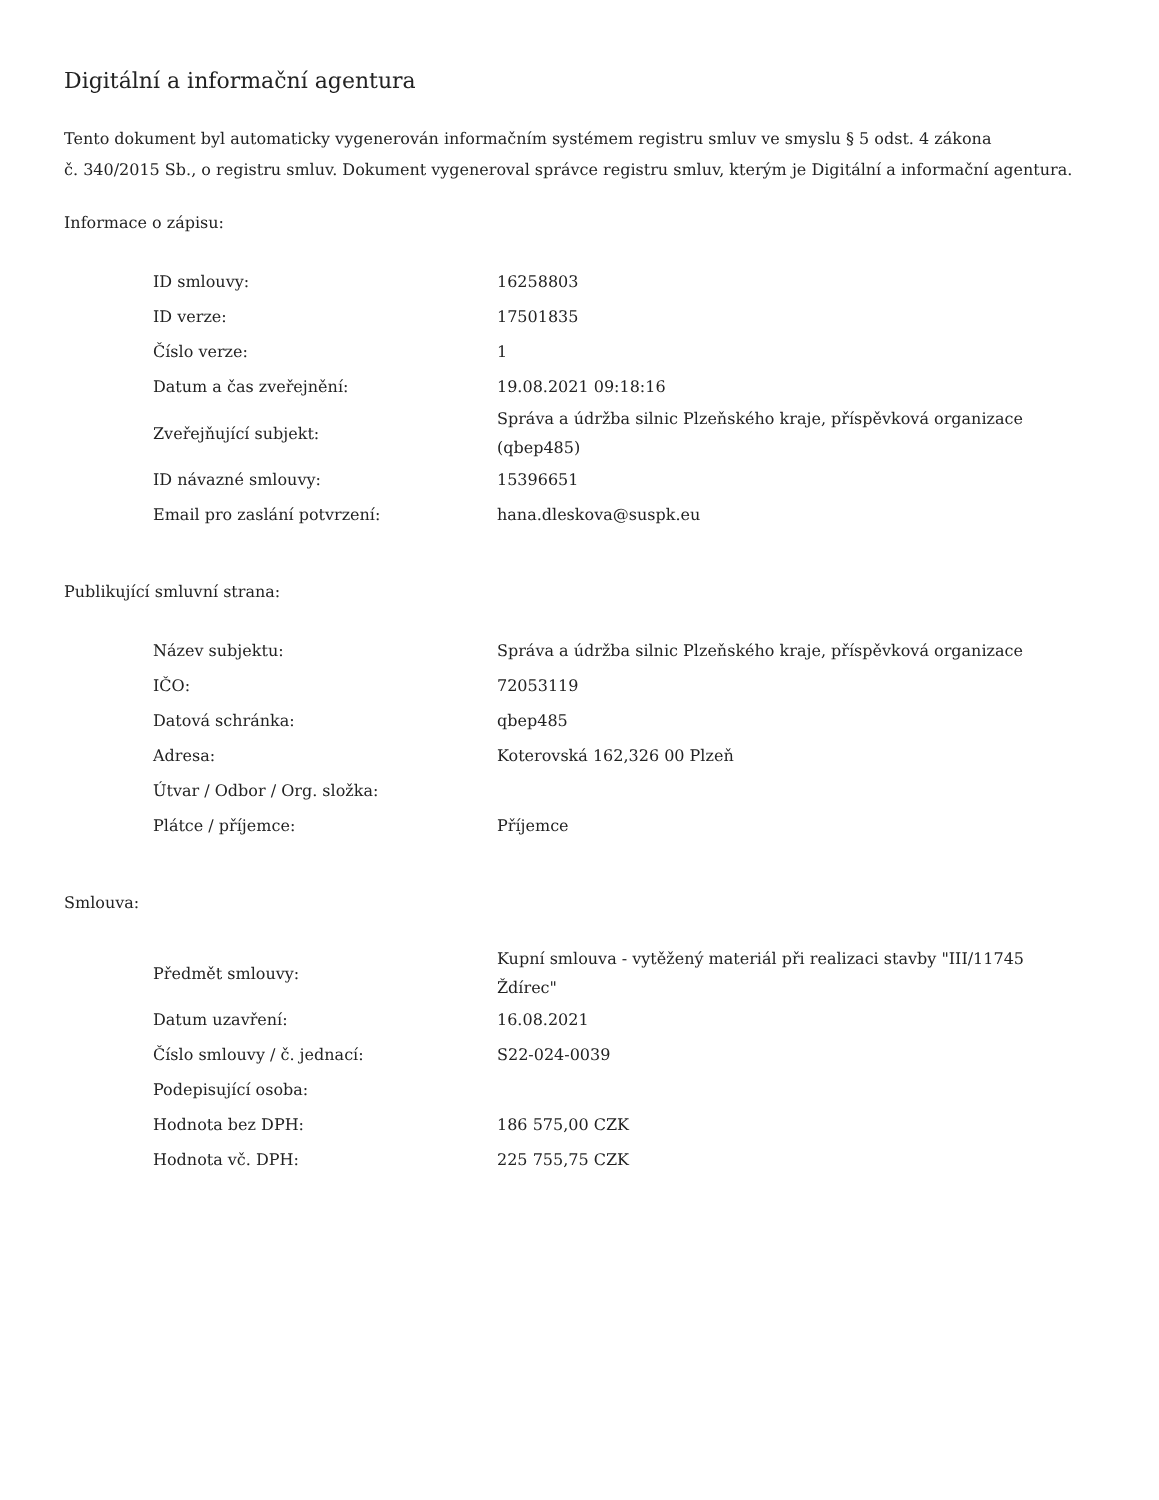Digitální a informační agentura
Tento dokument byl automaticky vygenerován informačním systémem registru smluv ve smyslu § 5 odst. 4 zákona
č. 340/2015 Sb., o registru smluv. Dokument vygeneroval správce registru smluv, kterým je Digitální a informační agentura.
Informace o zápisu:
| ID smlouvy: | 16258803 |
| ID verze: | 17501835 |
| Číslo verze: | 1 |
| Datum a čas zveřejnění: | 19.08.2021 09:18:16 |
| Zveřejňující subjekt: | Správa a údržba silnic Plzeňského kraje, příspěvková organizace (qbep485) |
| ID návazné smlouvy: | 15396651 |
| Email pro zaslání potvrzení: | hana.dleskova@suspk.eu |
Publikující smluvní strana:
| Název subjektu: | Správa a údržba silnic Plzeňského kraje, příspěvková organizace |
| IČO: | 72053119 |
| Datová schránka: | qbep485 |
| Adresa: | Koterovská 162,326 00 Plzeň |
| Útvar / Odbor / Org. složka: | |
| Plátce / příjemce: | Příjemce |
Smlouva:
| Předmět smlouvy: | Kupní smlouva - vytěžený materiál při realizaci stavby "III/11745 Ždírec" |
| Datum uzavření: | 16.08.2021 |
| Číslo smlouvy / č. jednací: | S22-024-0039 |
| Podepisující osoba: | |
| Hodnota bez DPH: | 186 575,00 CZK |
| Hodnota vč. DPH: | 225 755,75 CZK |